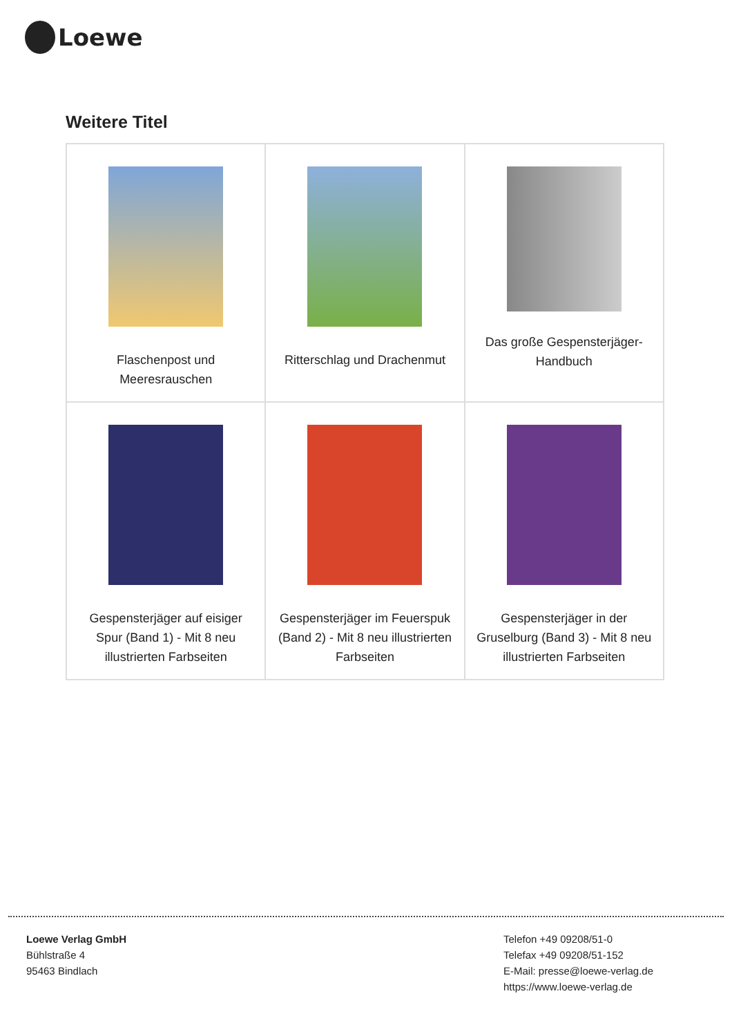Loewe
Weitere Titel
| Flaschenpost und Meeresrauschen | Ritterschlag und Drachenmut | Das große Gespensterjäger-Handbuch |
| Gespensterjäger auf eisiger Spur (Band 1) - Mit 8 neu illustrierten Farbseiten | Gespensterjäger im Feuerspuk (Band 2) - Mit 8 neu illustrierten Farbseiten | Gespensterjäger in der Gruselburg (Band 3) - Mit 8 neu illustrierten Farbseiten |
Loewe Verlag GmbH
Bühlstraße 4
95463 Bindlach
Telefon +49 09208/51-0
Telefax +49 09208/51-152
E-Mail: presse@loewe-verlag.de
https://www.loewe-verlag.de